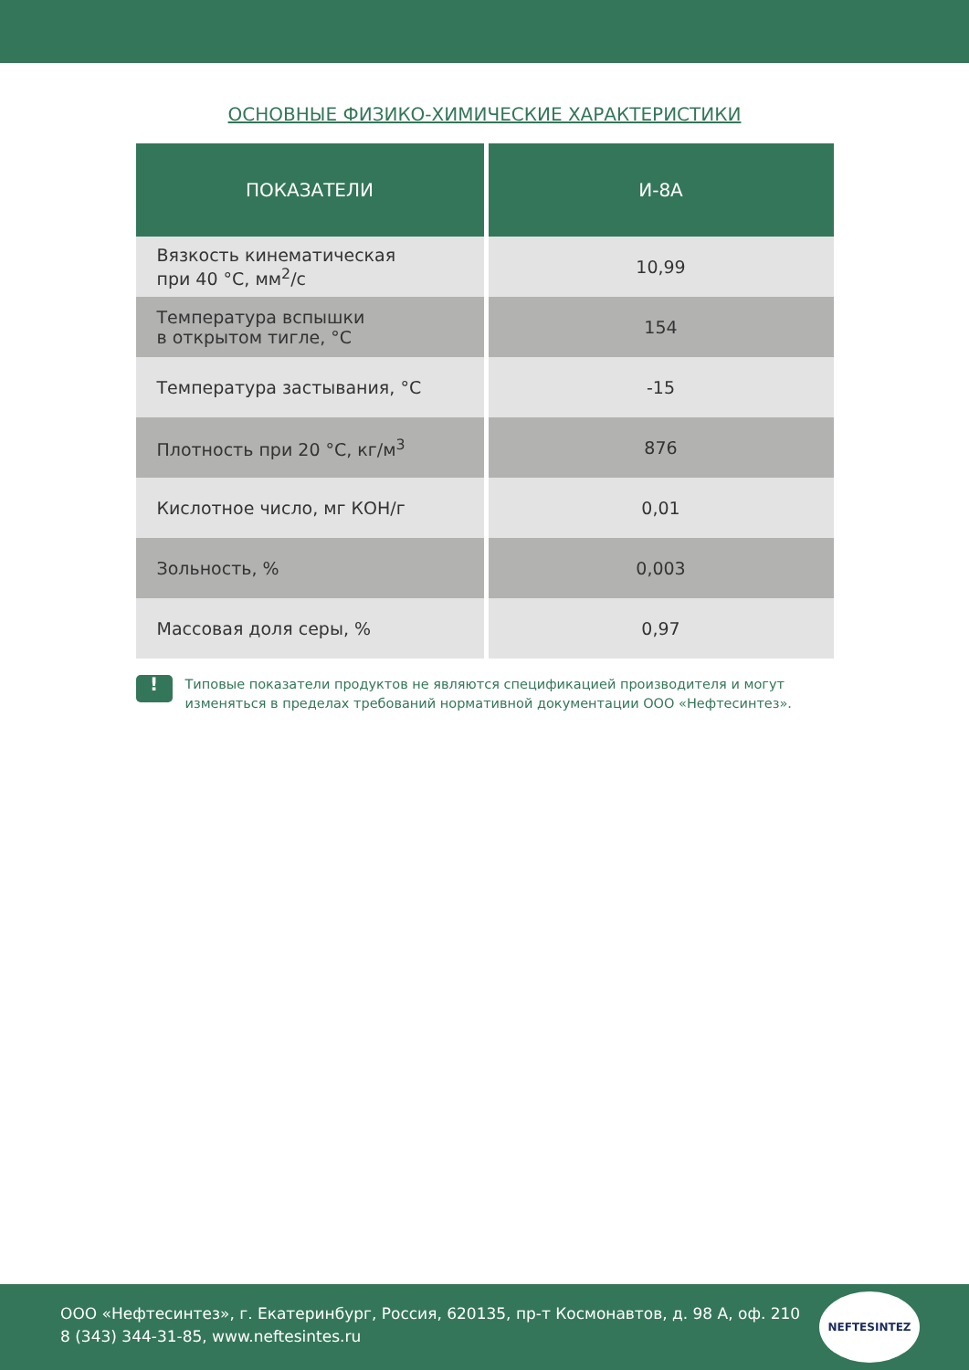ОСНОВНЫЕ ФИЗИКО-ХИМИЧЕСКИЕ ХАРАКТЕРИСТИКИ
| ПОКАЗАТЕЛИ | И-8А |
| --- | --- |
| Вязкость кинематическая при 40 °С, мм<sup>2</sup>/с | 10,99 |
| Температура вспышки в открытом тигле, °С | 154 |
| Температура застывания, °С | -15 |
| Плотность при 20 °С, кг/м<sup>3</sup> | 876 |
| Кислотное число, мг КОН/г | 0,01 |
| Зольность, % | 0,003 |
| Массовая доля серы, % | 0,97 |
!
Типовые показатели продуктов не являются спецификацией производителя и могут изменяться в пределах требований нормативной документации ООО «Нефтесинтез».
ООО «Нефтесинтез», г. Екатеринбург, Россия, 620135, пр-т Космонавтов, д. 98 А, оф. 210
8 (343) 344-31-85, www.neftesintes.ru
NEFTESINTEZ